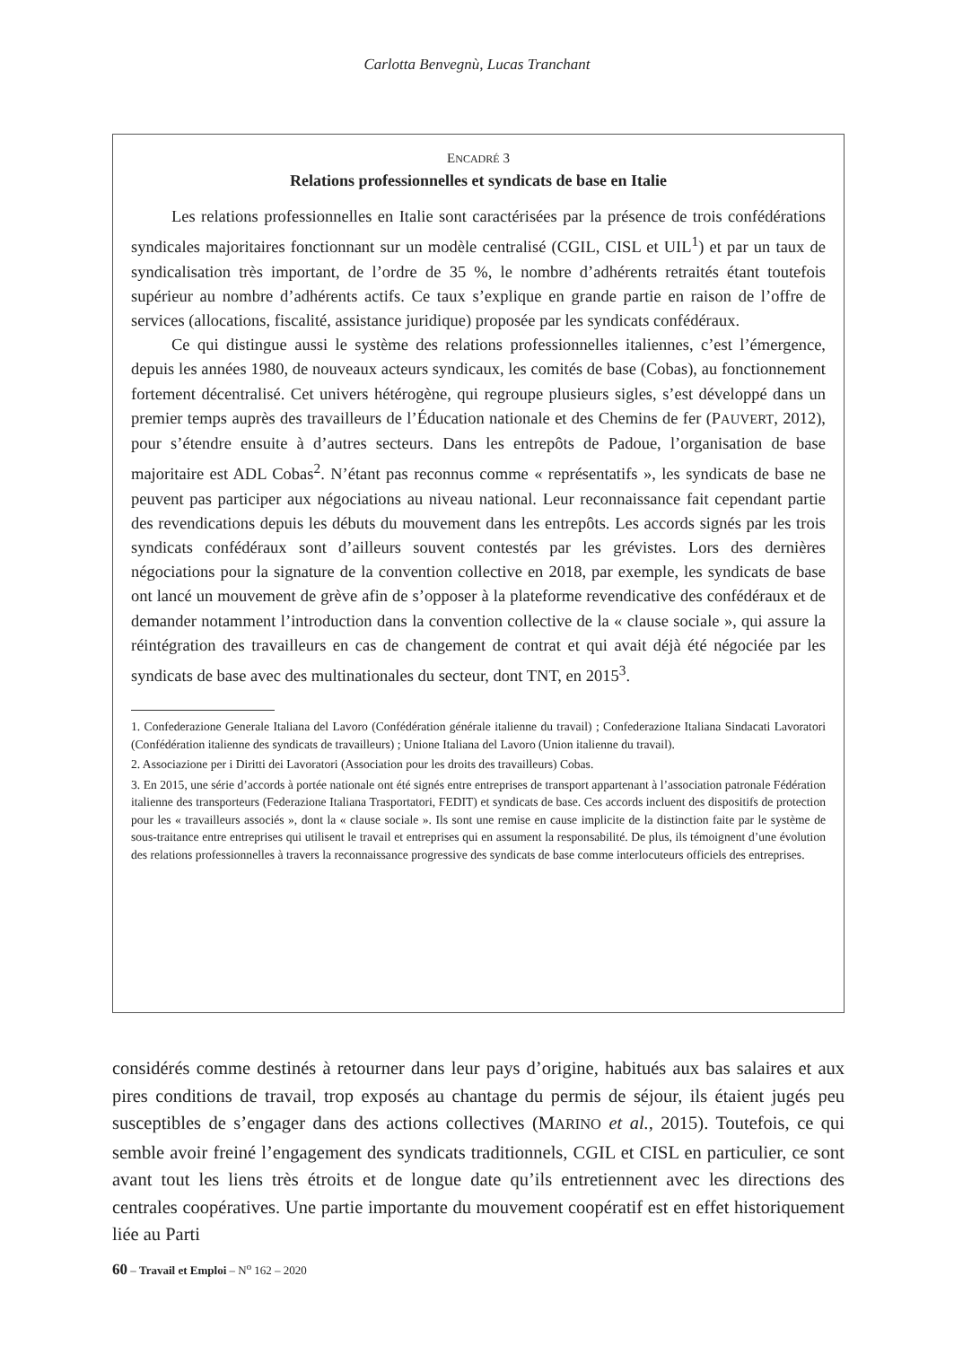Carlotta Benvegnù, Lucas Tranchant
ENCADRÉ 3
Relations professionnelles et syndicats de base en Italie
Les relations professionnelles en Italie sont caractérisées par la présence de trois confédérations syndicales majoritaires fonctionnant sur un modèle centralisé (CGIL, CISL et UIL<sup>1</sup>) et par un taux de syndicalisation très important, de l’ordre de 35 %, le nombre d’adhérents retraités étant toutefois supérieur au nombre d’adhérents actifs. Ce taux s’explique en grande partie en raison de l’offre de services (allocations, fiscalité, assistance juridique) proposée par les syndicats confédéraux.
Ce qui distingue aussi le système des relations professionnelles italiennes, c’est l’émergence, depuis les années 1980, de nouveaux acteurs syndicaux, les comités de base (Cobas), au fonctionnement fortement décentralisé. Cet univers hétérogène, qui regroupe plusieurs sigles, s’est développé dans un premier temps auprès des travailleurs de l’Éducation nationale et des Chemins de fer (PAUVERT, 2012), pour s’étendre ensuite à d’autres secteurs. Dans les entrepôts de Padoue, l’organisation de base majoritaire est ADL Cobas<sup>2</sup>. N’étant pas reconnus comme « représentatifs », les syndicats de base ne peuvent pas participer aux négociations au niveau national. Leur reconnaissance fait cependant partie des revendications depuis les débuts du mouvement dans les entrepôts. Les accords signés par les trois syndicats confédéraux sont d’ailleurs souvent contestés par les grévistes. Lors des dernières négociations pour la signature de la convention collective en 2018, par exemple, les syndicats de base ont lancé un mouvement de grève afin de s’opposer à la plateforme revendicative des confédéraux et de demander notamment l’introduction dans la convention collective de la « clause sociale », qui assure la réintégration des travailleurs en cas de changement de contrat et qui avait déjà été négociée par les syndicats de base avec des multinationales du secteur, dont TNT, en 2015<sup>3</sup>.
1. Confederazione Generale Italiana del Lavoro (Confédération générale italienne du travail) ; Confederazione Italiana Sindacati Lavoratori (Confédération italienne des syndicats de travailleurs) ; Unione Italiana del Lavoro (Union italienne du travail).
2. Associazione per i Diritti dei Lavoratori (Association pour les droits des travailleurs) Cobas.
3. En 2015, une série d’accords à portée nationale ont été signés entre entreprises de transport appartenant à l’association patronale Fédération italienne des transporteurs (Federazione Italiana Trasportatori, FEDIT) et syndicats de base. Ces accords incluent des dispositifs de protection pour les « travailleurs associés », dont la « clause sociale ». Ils sont une remise en cause implicite de la distinction faite par le système de sous-traitance entre entreprises qui utilisent le travail et entreprises qui en assument la responsabilité. De plus, ils témoignent d’une évolution des relations professionnelles à travers la reconnaissance progressive des syndicats de base comme interlocuteurs officiels des entreprises.
considérés comme destinés à retourner dans leur pays d’origine, habitués aux bas salaires et aux pires conditions de travail, trop exposés au chantage du permis de séjour, ils étaient jugés peu susceptibles de s’engager dans des actions collectives (MARINO et al., 2015). Toutefois, ce qui semble avoir freiné l’engagement des syndicats traditionnels, CGIL et CISL en particulier, ce sont avant tout les liens très étroits et de longue date qu’ils entretiennent avec les directions des centrales coopératives. Une partie importante du mouvement coopératif est en effet historiquement liée au Parti
60 – Travail et Emploi – N<sup>o</sup> 162 – 2020